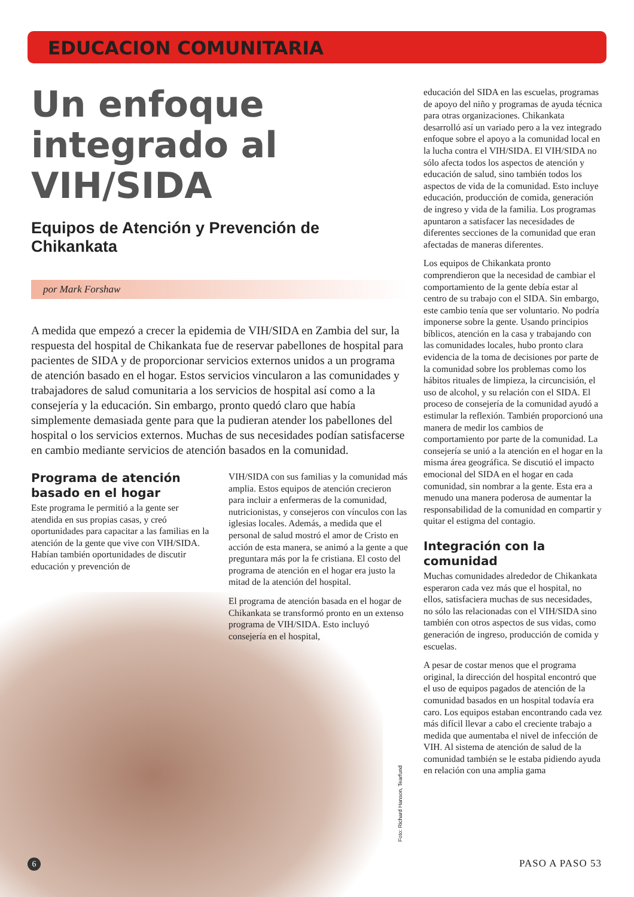EDUCACION COMUNITARIA
Un enfoque
integrado al
VIH/SIDA
Equipos de Atención y Prevención de Chikankata
por Mark Forshaw
A medida que empezó a crecer la epidemia de VIH/SIDA en Zambia del sur, la respuesta del hospital de Chikankata fue de reservar pabellones de hospital para pacientes de SIDA y de proporcionar servicios externos unidos a un programa de atención basado en el hogar. Estos servicios vincularon a las comunidades y trabajadores de salud comunitaria a los servicios de hospital así como a la consejería y la educación. Sin embargo, pronto quedó claro que había simplemente demasiada gente para que la pudieran atender los pabellones del hospital o los servicios externos. Muchas de sus necesidades podían satisfacerse en cambio mediante servicios de atención basados en la comunidad.
Programa de atención basado en el hogar
Este programa le permitió a la gente ser atendida en sus propias casas, y creó oportunidades para capacitar a las familias en la atención de la gente que vive con VIH/SIDA. Habían también oportunidades de discutir educación y prevención de
VIH/SIDA con sus familias y la comunidad más amplia. Estos equipos de atención crecieron para incluir a enfermeras de la comunidad, nutricionistas, y consejeros con vínculos con las iglesias locales. Además, a medida que el personal de salud mostró el amor de Cristo en acción de esta manera, se animó a la gente a que preguntara más por la fe cristiana. El costo del programa de atención en el hogar era justo la mitad de la atención del hospital.
El programa de atención basada en el hogar de Chikankata se transformó pronto en un extenso programa de VIH/SIDA. Esto incluyó consejería en el hospital,
educación del SIDA en las escuelas, programas de apoyo del niño y programas de ayuda técnica para otras organizaciones. Chikankata desarrolló así un variado pero a la vez integrado enfoque sobre el apoyo a la comunidad local en la lucha contra el VIH/SIDA. El VIH/SIDA no sólo afecta todos los aspectos de atención y educación de salud, sino también todos los aspectos de vida de la comunidad. Esto incluye educación, producción de comida, generación de ingreso y vida de la familia. Los programas apuntaron a satisfacer las necesidades de diferentes secciones de la comunidad que eran afectadas de maneras diferentes.
Los equipos de Chikankata pronto comprendieron que la necesidad de cambiar el comportamiento de la gente debía estar al centro de su trabajo con el SIDA. Sin embargo, este cambio tenía que ser voluntario. No podría imponerse sobre la gente. Usando principios bíblicos, atención en la casa y trabajando con las comunidades locales, hubo pronto clara evidencia de la toma de decisiones por parte de la comunidad sobre los problemas como los hábitos rituales de limpieza, la circuncisión, el uso de alcohol, y su relación con el SIDA. El proceso de consejería de la comunidad ayudó a estimular la reflexión. También proporcionó una manera de medir los cambios de comportamiento por parte de la comunidad. La consejería se unió a la atención en el hogar en la misma área geográfica. Se discutió el impacto emocional del SIDA en el hogar en cada comunidad, sin nombrar a la gente. Esta era a menudo una manera poderosa de aumentar la responsabilidad de la comunidad en compartir y quitar el estigma del contagio.
Integración con la comunidad
Muchas comunidades alrededor de Chikankata esperaron cada vez más que el hospital, no ellos, satisfaciera muchas de sus necesidades, no sólo las relacionadas con el VIH/SIDA sino también con otros aspectos de sus vidas, como generación de ingreso, producción de comida y escuelas.
A pesar de costar menos que el programa original, la dirección del hospital encontró que el uso de equipos pagados de atención de la comunidad basados en un hospital todavía era caro. Los equipos estaban encontrando cada vez más difícil llevar a cabo el creciente trabajo a medida que aumentaba el nivel de infección de VIH. Al sistema de atención de salud de la comunidad también se le estaba pidiendo ayuda en relación con una amplia gama
Foto: Richard Hanson, Tearfund
6 PASO A PASO 53